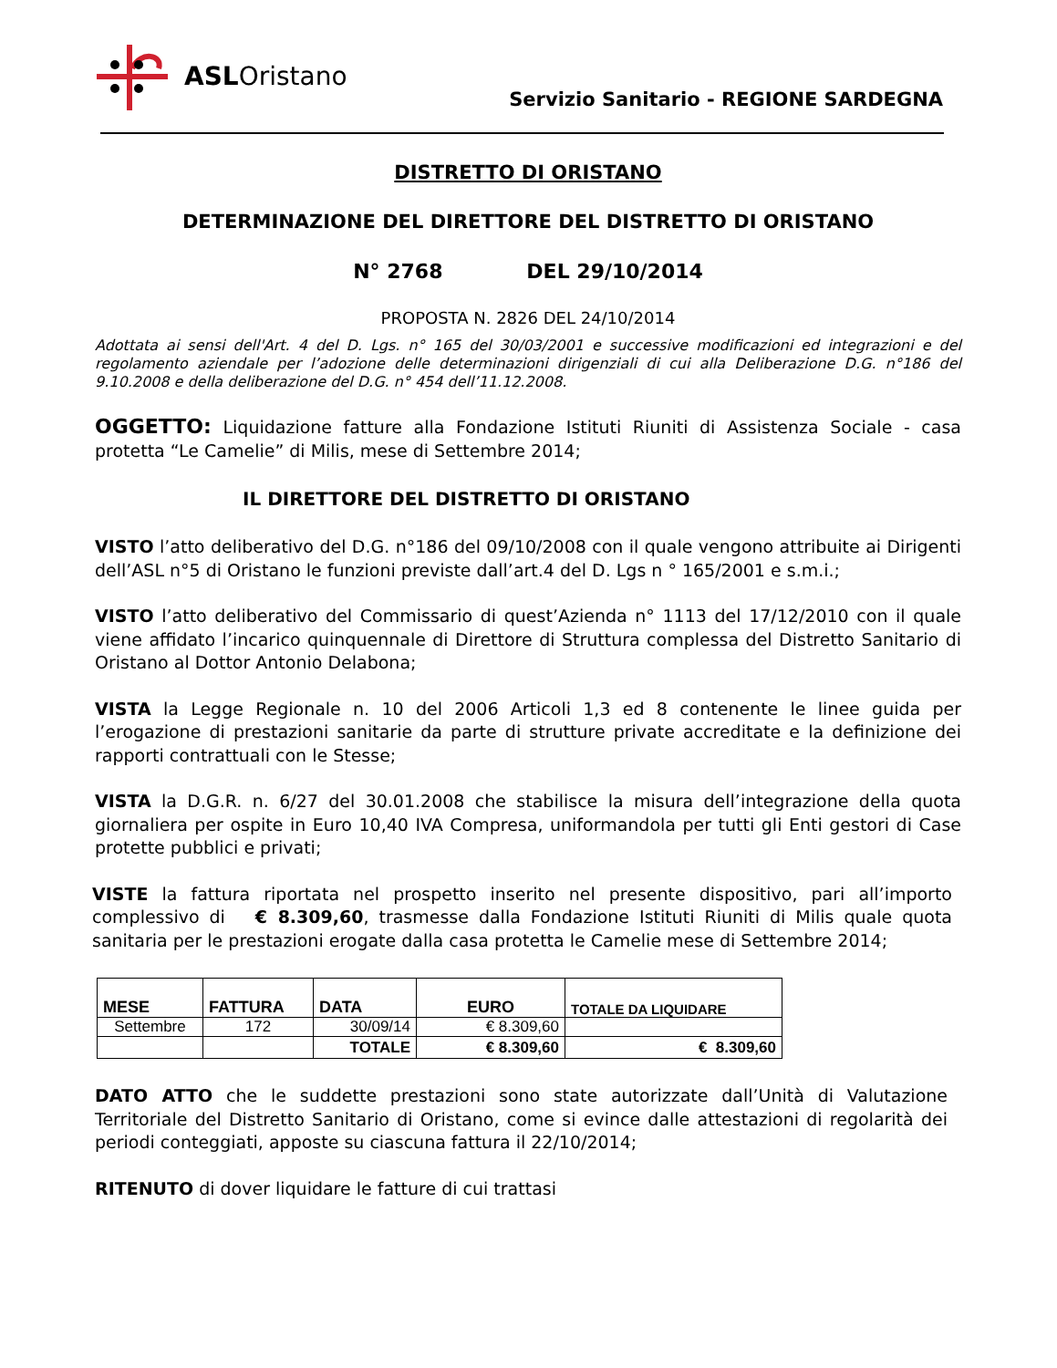ASLOristano
Servizio Sanitario - REGIONE SARDEGNA
DISTRETTO DI ORISTANO
DETERMINAZIONE DEL DIRETTORE DEL DISTRETTO DI ORISTANO
N° 2768 DEL 29/10/2014
PROPOSTA N. 2826 DEL 24/10/2014
Adottata ai sensi dell'Art. 4 del D. Lgs. n° 165 del 30/03/2001 e successive modificazioni ed integrazioni e del regolamento aziendale per l’adozione delle determinazioni dirigenziali di cui alla Deliberazione D.G. n°186 del 9.10.2008 e della deliberazione del D.G. n° 454 dell’11.12.2008.
OGGETTO: Liquidazione fatture alla Fondazione Istituti Riuniti di Assistenza Sociale - casa protetta “Le Camelie” di Milis, mese di Settembre 2014;
IL DIRETTORE DEL DISTRETTO DI ORISTANO
VISTO l’atto deliberativo del D.G. n°186 del 09/10/2008 con il quale vengono attribuite ai Dirigenti dell’ASL n°5 di Oristano le funzioni previste dall’art.4 del D. Lgs n ° 165/2001 e s.m.i.;
VISTO l’atto deliberativo del Commissario di quest’Azienda n° 1113 del 17/12/2010 con il quale viene affidato l’incarico quinquennale di Direttore di Struttura complessa del Distretto Sanitario di Oristano al Dottor Antonio Delabona;
VISTA la Legge Regionale n. 10 del 2006 Articoli 1,3 ed 8 contenente le linee guida per l’erogazione di prestazioni sanitarie da parte di strutture private accreditate e la definizione dei rapporti contrattuali con le Stesse;
VISTA la D.G.R. n. 6/27 del 30.01.2008 che stabilisce la misura dell’integrazione della quota giornaliera per ospite in Euro 10,40 IVA Compresa, uniformandola per tutti gli Enti gestori di Case protette pubblici e privati;
VISTE la fattura riportata nel prospetto inserito nel presente dispositivo, pari all’importo complessivo di € 8.309,60, trasmesse dalla Fondazione Istituti Riuniti di Milis quale quota sanitaria per le prestazioni erogate dalla casa protetta le Camelie mese di Settembre 2014;
| MESE | FATTURA | DATA | EURO | TOTALE DA LIQUIDARE |
| --- | --- | --- | --- | --- |
| Settembre | 172 | 30/09/14 | € 8.309,60 | |
| | | TOTALE | € 8.309,60 | € 8.309,60 |
DATO ATTO che le suddette prestazioni sono state autorizzate dall’Unità di Valutazione Territoriale del Distretto Sanitario di Oristano, come si evince dalle attestazioni di regolarità dei periodi conteggiati, apposte su ciascuna fattura il 22/10/2014;
RITENUTO di dover liquidare le fatture di cui trattasi